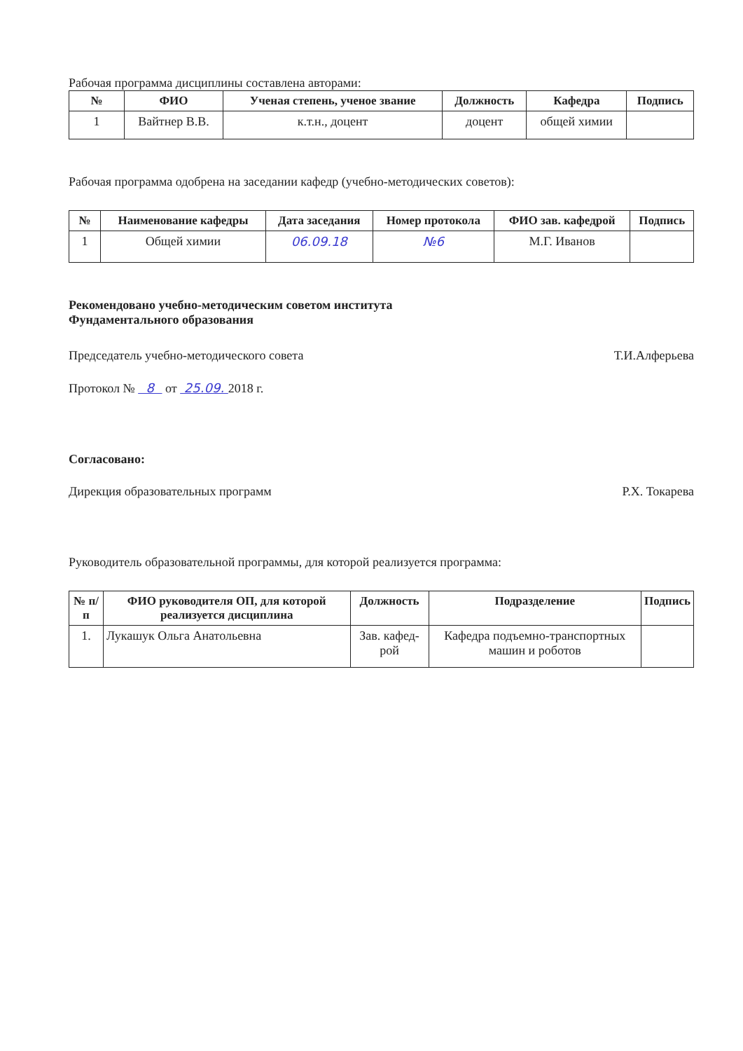Рабочая программа дисциплины составлена авторами:
| № | ФИО | Ученая степень, ученое звание | Должность | Кафедра | Подпись |
| --- | --- | --- | --- | --- | --- |
| 1 | Вайтнер В.В. | к.т.н., доцент | доцент | общей химии | |
Рабочая программа одобрена на заседании кафедр (учебно-методических советов):
| № | Наименование кафедры | Дата заседания | Номер протокола | ФИО зав. кафедрой | Подпись |
| --- | --- | --- | --- | --- | --- |
| 1 | Общей химии | 06.09.18 | №6 | М.Г. Иванов | |
Рекомендовано учебно-методическим советом института
Фундаментального образования
Председатель учебно-методического совета Т.И.Алферьева
Протокол № 8 от 25.09. 2018 г.
Согласовано:
Дирекция образовательных программ Р.Х. Токарева
Руководитель образовательной программы, для которой реализуется программа:
| № п/п | ФИО руководителя ОП, для которой реализуется дисциплина | Должность | Подразделение | Подпись |
| --- | --- | --- | --- | --- |
| 1. | Лукашук Ольга Анатольевна | Зав. кафед-рой | Кафедра подъемно-транспортных машин и роботов | |